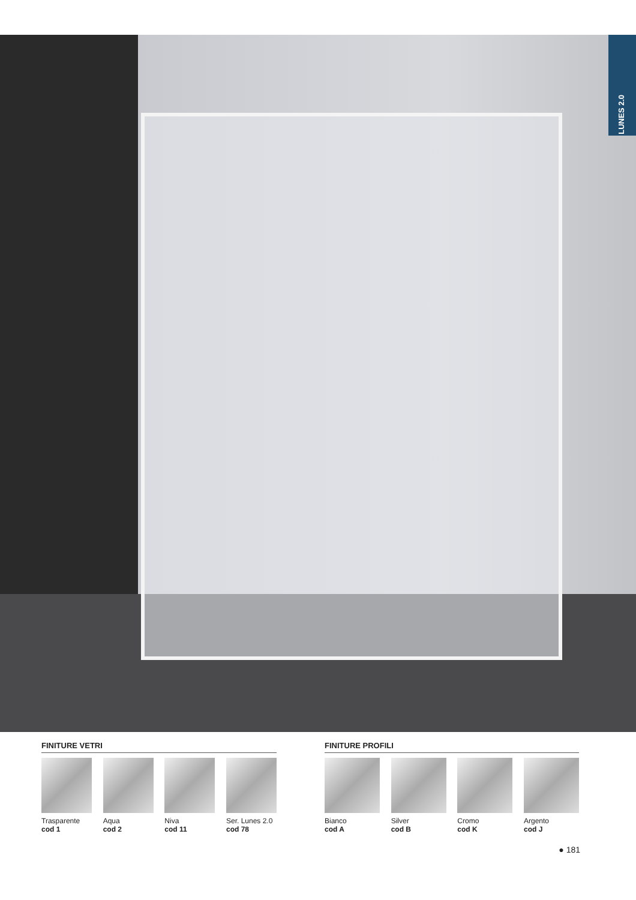LUNES 2.0
FINITURE VETRI
Trasparente
cod 1
Aqua
cod 2
Niva
cod 11
Ser. Lunes 2.0
cod 78
FINITURE PROFILI
Bianco
cod A
Silver
cod B
Cromo
cod K
Argento
cod J
● 181